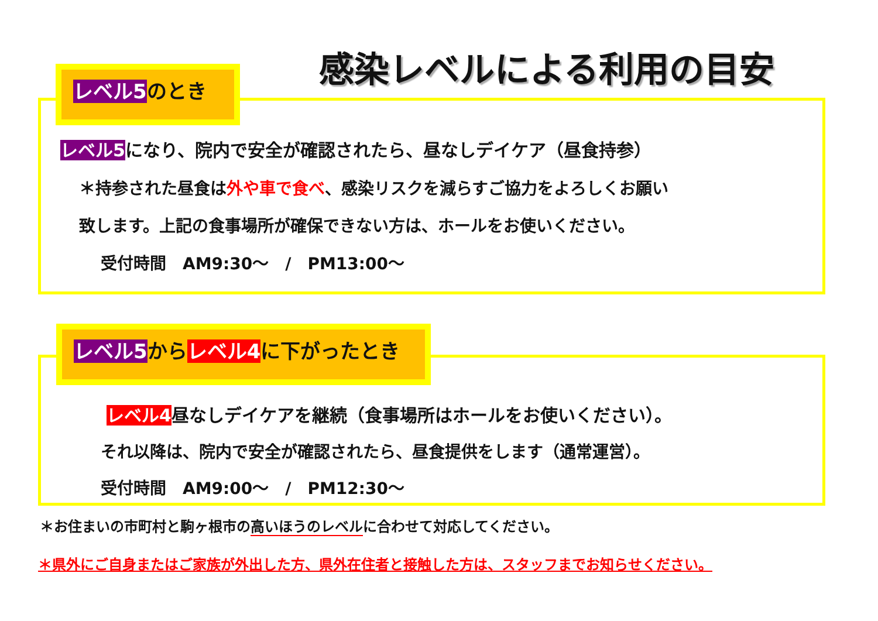感染レベルによる利用の目安
レベル5のとき
レベル5になり、院内で安全が確認されたら、昼なしデイケア（昼食持参）
＊持参された昼食は外や車で食べ、感染リスクを減らすご協力をよろしくお願い
致します。上記の食事場所が確保できない方は、ホールをお使いください。
受付時間　AM9:30～　/　PM13:00～
レベル5からレベル4に下がったとき
レベル4昼なしデイケアを継続（食事場所はホールをお使いください）。
それ以降は、院内で安全が確認されたら、昼食提供をします（通常運営）。
受付時間　AM9:00～　/　PM12:30～
＊お住まいの市町村と駒ヶ根市の高いほうのレベルに合わせて対応してください。
＊県外にご自身またはご家族が外出した方、県外在住者と接触した方は、スタッフまでお知らせください。